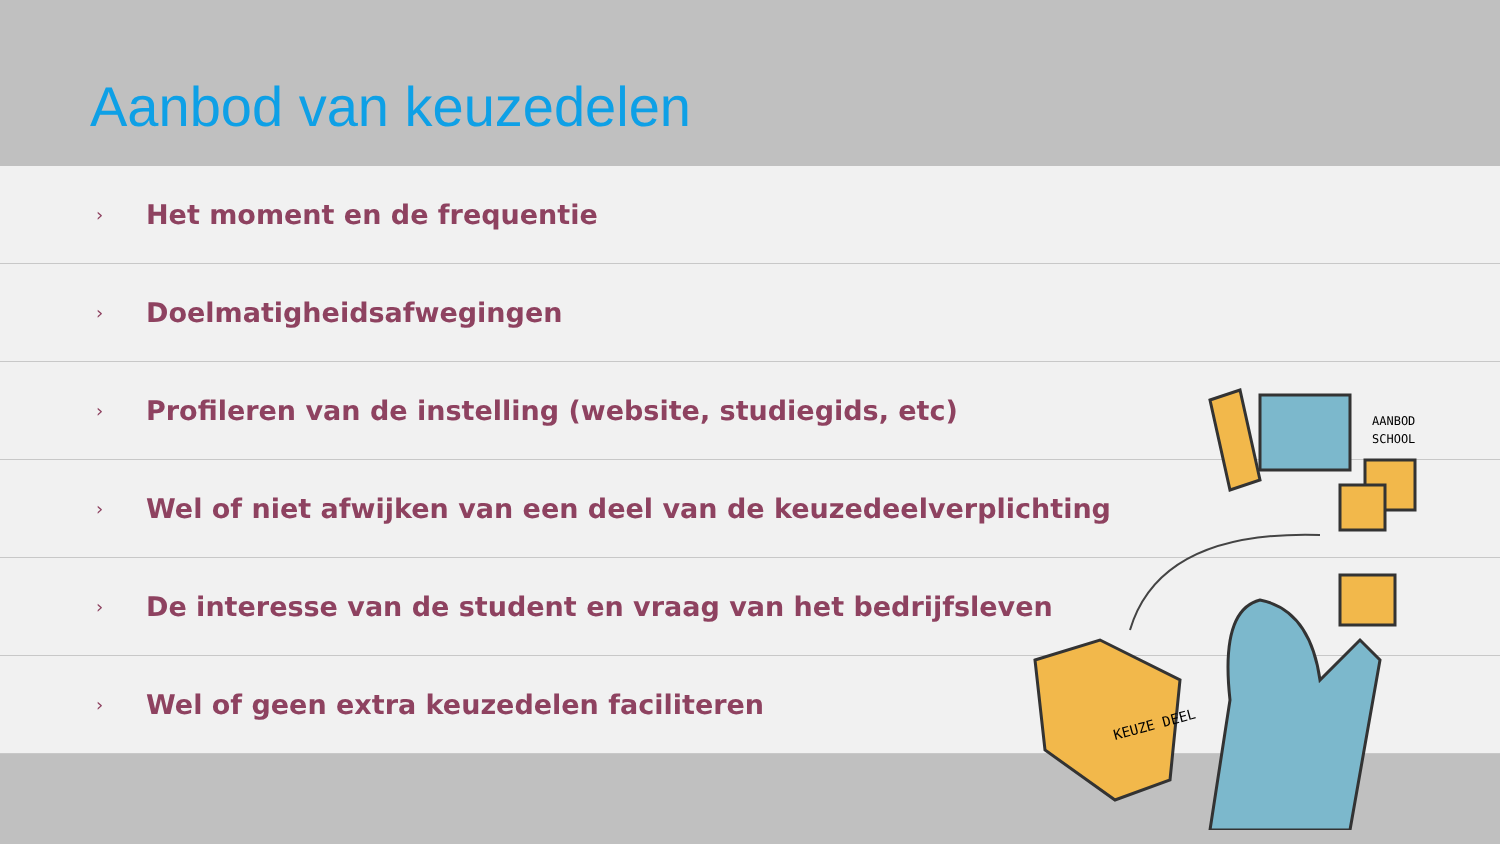Aanbod van keuzedelen
› Het moment en de frequentie
› Doelmatigheidsafwegingen
› Profileren van de instelling (website, studiegids, etc)
› Wel of niet afwijken van een deel van de keuzedeelverplichting
› De interesse van de student en vraag van het bedrijfsleven
› Wel of geen extra keuzedelen faciliteren
AANBOD
SCHOOL
KEUZE DEEL